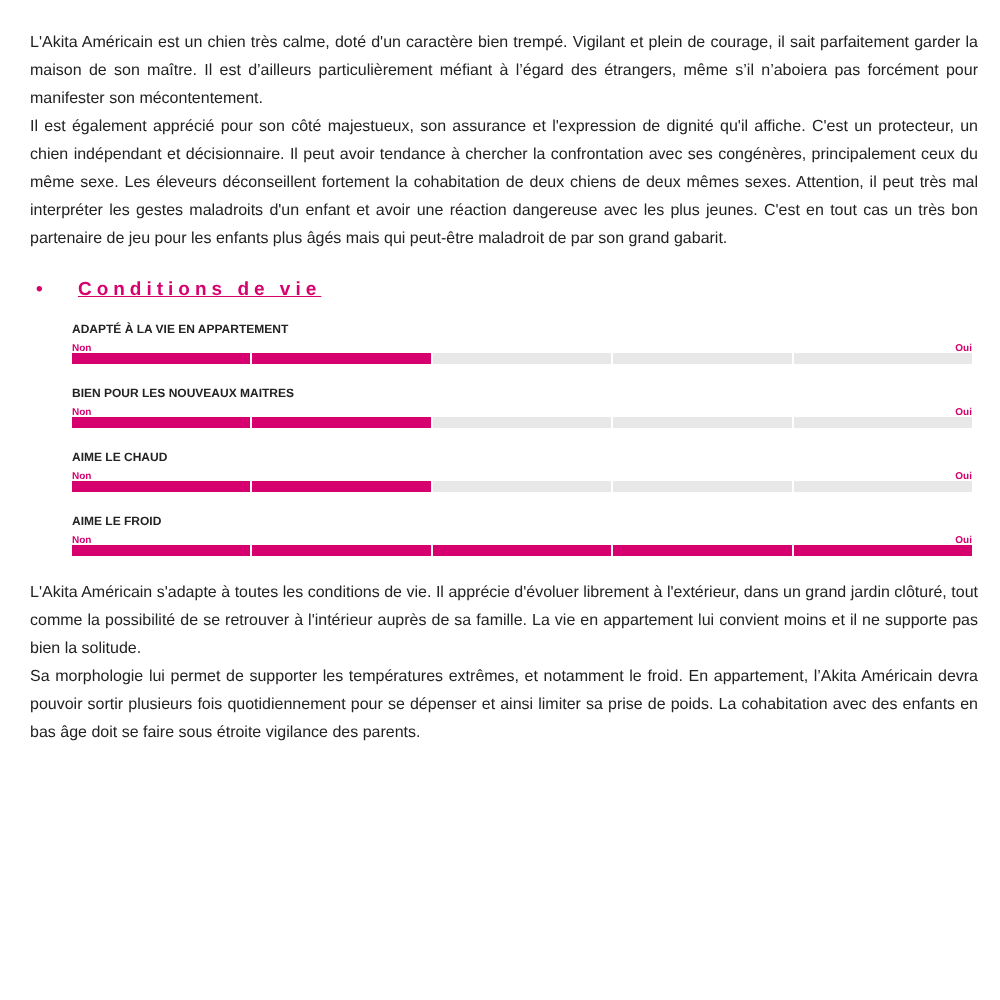L'Akita Américain est un chien très calme, doté d'un caractère bien trempé. Vigilant et plein de courage, il sait parfaitement garder la maison de son maître. Il est d’ailleurs particulièrement méfiant à l’égard des étrangers, même s’il n’aboiera pas forcément pour manifester son mécontentement.
Il est également apprécié pour son côté majestueux, son assurance et l'expression de dignité qu'il affiche. C'est un protecteur, un chien indépendant et décisionnaire. Il peut avoir tendance à chercher la confrontation avec ses congénères, principalement ceux du même sexe. Les éleveurs déconseillent fortement la cohabitation de deux chiens de deux mêmes sexes. Attention, il peut très mal interpréter les gestes maladroits d'un enfant et avoir une réaction dangereuse avec les plus jeunes. C'est en tout cas un très bon partenaire de jeu pour les enfants plus âgés mais qui peut-être maladroit de par son grand gabarit.
• Conditions de vie
ADAPTÉ À LA VIE EN APPARTEMENT
Non Oui
BIEN POUR LES NOUVEAUX MAITRES
Non Oui
AIME LE CHAUD
Non Oui
AIME LE FROID
Non Oui
L'Akita Américain s'adapte à toutes les conditions de vie. Il apprécie d'évoluer librement à l'extérieur, dans un grand jardin clôturé, tout comme la possibilité de se retrouver à l'intérieur auprès de sa famille. La vie en appartement lui convient moins et il ne supporte pas bien la solitude.
Sa morphologie lui permet de supporter les températures extrêmes, et notamment le froid. En appartement, l’Akita Américain devra pouvoir sortir plusieurs fois quotidiennement pour se dépenser et ainsi limiter sa prise de poids. La cohabitation avec des enfants en bas âge doit se faire sous étroite vigilance des parents.